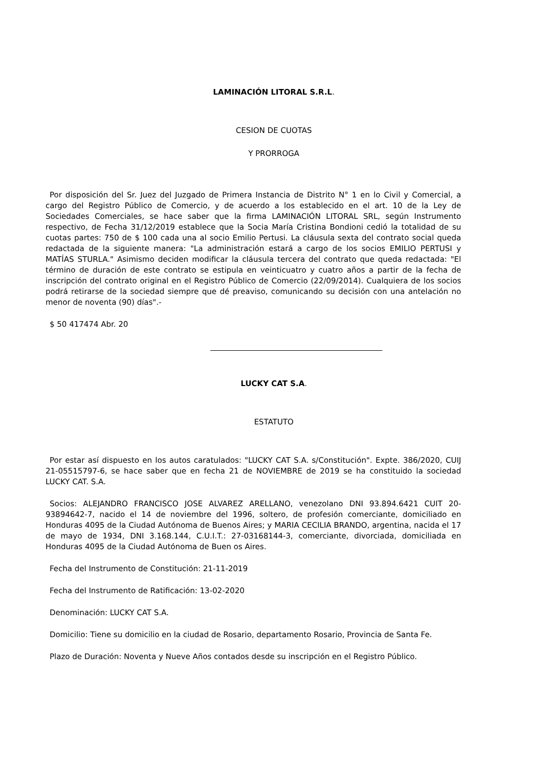LAMINACIÓN LITORAL S.R.L.
CESION DE CUOTAS
Y PRORROGA
Por disposición del Sr. Juez del Juzgado de Primera Instancia de Distrito N° 1 en lo Civil y Comercial, a cargo del Registro Público de Comercio, y de acuerdo a los establecido en el art. 10 de la Ley de Sociedades Comerciales, se hace saber que la firma LAMINACIÓN LITORAL SRL, según Instrumento respectivo, de Fecha 31/12/2019 establece que la Socia María Cristina Bondioni cedió la totalidad de su cuotas partes: 750 de $ 100 cada una al socio Emilio Pertusi. La cláusula sexta del contrato social queda redactada de la siguiente manera: "La administración estará a cargo de los socios EMILIO PERTUSI y MATÍAS STURLA." Asimismo deciden modificar la cláusula tercera del contrato que queda redactada: "El término de duración de este contrato se estipula en veinticuatro y cuatro años a partir de la fecha de inscripción del contrato original en el Registro Público de Comercio (22/09/2014). Cualquiera de los socios podrá retirarse de la sociedad siempre que dé preaviso, comunicando su decisión con una antelación no menor de noventa (90) días".-
$ 50 417474 Abr. 20
LUCKY CAT S.A.
ESTATUTO
Por estar así dispuesto en los autos caratulados: "LUCKY CAT S.A. s/Constitución". Expte. 386/2020, CUIJ 21-05515797-6, se hace saber que en fecha 21 de NOVIEMBRE de 2019 se ha constituido la sociedad LUCKY CAT. S.A.
Socios: ALEJANDRO FRANCISCO JOSE ALVAREZ ARELLANO, venezolano DNI 93.894.6421 CUIT 20-93894642-7, nacido el 14 de noviembre del 1996, soltero, de profesión comerciante, domiciliado en Honduras 4095 de la Ciudad Autónoma de Buenos Aires; y MARIA CECILIA BRANDO, argentina, nacida el 17 de mayo de 1934, DNI 3.168.144, C.U.I.T.: 27-03168144-3, comerciante, divorciada, domiciliada en Honduras 4095 de la Ciudad Autónoma de Buen os Aires.
Fecha del Instrumento de Constitución: 21-11-2019
Fecha del Instrumento de Ratificación: 13-02-2020
Denominación: LUCKY CAT S.A.
Domicilio: Tiene su domicilio en la ciudad de Rosario, departamento Rosario, Provincia de Santa Fe.
Plazo de Duración: Noventa y Nueve Años contados desde su inscripción en el Registro Público.